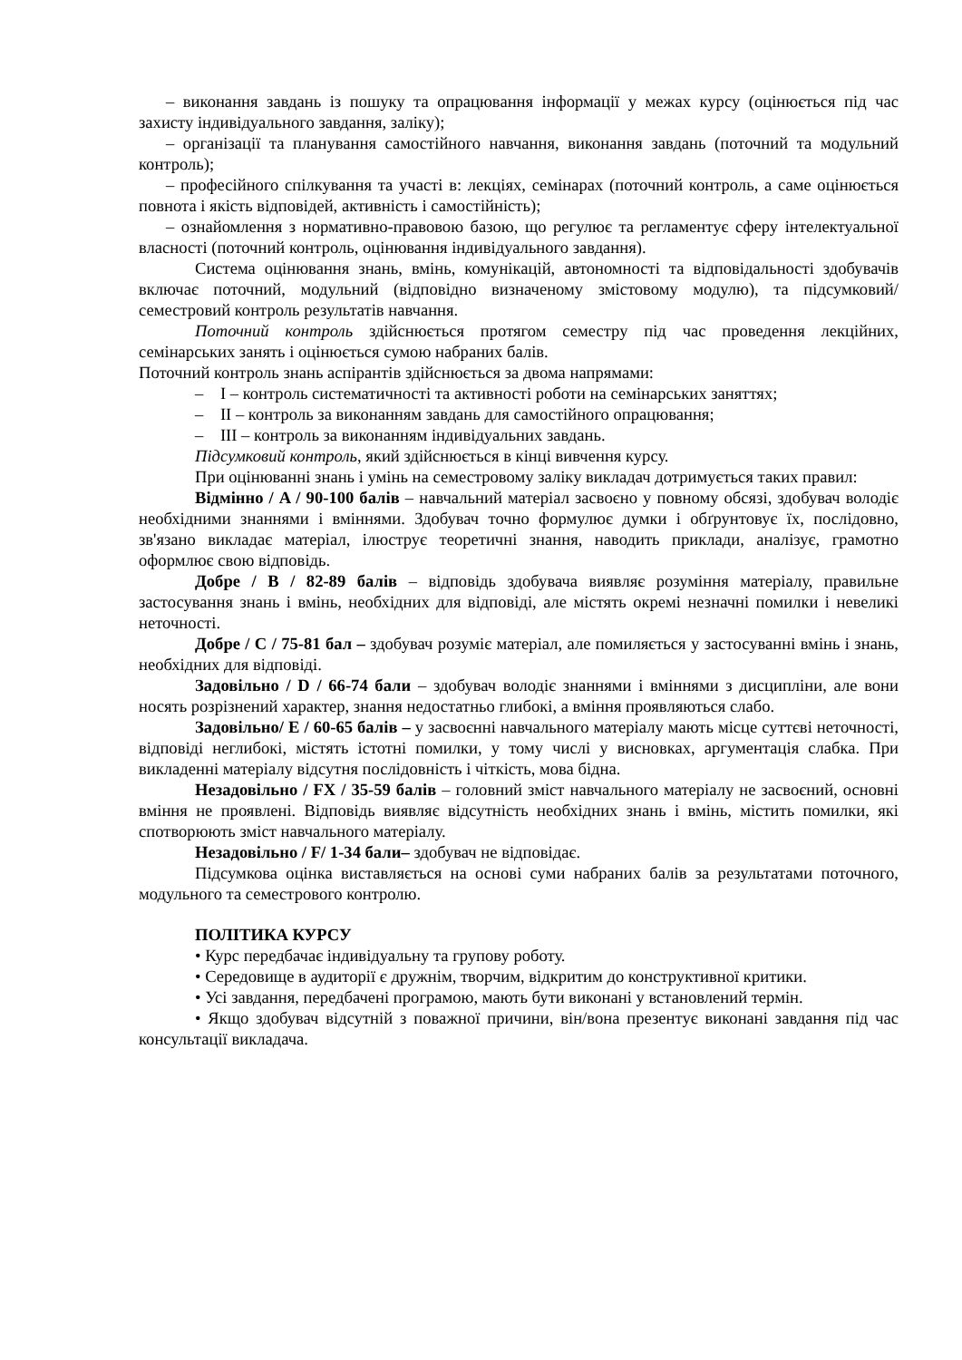– виконання завдань із пошуку та опрацювання інформації у межах курсу (оцінюється під час захисту індивідуального завдання, заліку);
– організації та планування самостійного навчання, виконання завдань (поточний та модульний контроль);
– професійного спілкування та участі в: лекціях, семінарах (поточний контроль, а саме оцінюється повнота і якість відповідей, активність і самостійність);
– ознайомлення з нормативно-правовою базою, що регулює та регламентує сферу інтелектуальної власності (поточний контроль, оцінювання індивідуального завдання).
Система оцінювання знань, вмінь, комунікацій, автономності та відповідальності здобувачів включає поточний, модульний (відповідно визначеному змістовому модулю), та підсумковий/семестровий контроль результатів навчання.
Поточний контроль здійснюється протягом семестру під час проведення лекційних, семінарських занять і оцінюється сумою набраних балів.
Поточний контроль знань аспірантів здійснюється за двома напрямами:
– I – контроль систематичності та активності роботи на семінарських заняттях;
– II – контроль за виконанням завдань для самостійного опрацювання;
– III – контроль за виконанням індивідуальних завдань.
Підсумковий контроль, який здійснюється в кінці вивчення курсу.
При оцінюванні знань і умінь на семестровому заліку викладач дотримується таких правил:
Відмінно / A / 90-100 балів – навчальний матеріал засвоєно у повному обсязі, здобувач володіє необхідними знаннями і вміннями. Здобувач точно формулює думки і обґрунтовує їх, послідовно, зв'язано викладає матеріал, ілюструє теоретичні знання, наводить приклади, аналізує, грамотно оформлює свою відповідь.
Добре / B / 82-89 балів – відповідь здобувача виявляє розуміння матеріалу, правильне застосування знань і вмінь, необхідних для відповіді, але містять окремі незначні помилки і невеликі неточності.
Добре / C / 75-81 бал – здобувач розуміє матеріал, але помиляється у застосуванні вмінь і знань, необхідних для відповіді.
Задовільно / D / 66-74 бали – здобувач володіє знаннями і вміннями з дисципліни, але вони носять розрізнений характер, знання недостатньо глибокі, а вміння проявляються слабо.
Задовільно/ E / 60-65 балів – у засвоєнні навчального матеріалу мають місце суттєві неточності, відповіді неглибокі, містять істотні помилки, у тому числі у висновках, аргументація слабка. При викладенні матеріалу відсутня послідовність і чіткість, мова бідна.
Незадовільно / FX / 35-59 балів – головний зміст навчального матеріалу не засвоєний, основні вміння не проявлені. Відповідь виявляє відсутність необхідних знань і вмінь, містить помилки, які спотворюють зміст навчального матеріалу.
Незадовільно / F/ 1-34 бали– здобувач не відповідає.
Підсумкова оцінка виставляється на основі суми набраних балів за результатами поточного, модульного та семестрового контролю.
ПОЛІТИКА КУРСУ
• Курс передбачає індивідуальну та групову роботу.
• Середовище в аудиторії є дружнім, творчим, відкритим до конструктивної критики.
• Усі завдання, передбачені програмою, мають бути виконані у встановлений термін.
• Якщо здобувач відсутній з поважної причини, він/вона презентує виконані завдання під час консультації викладача.